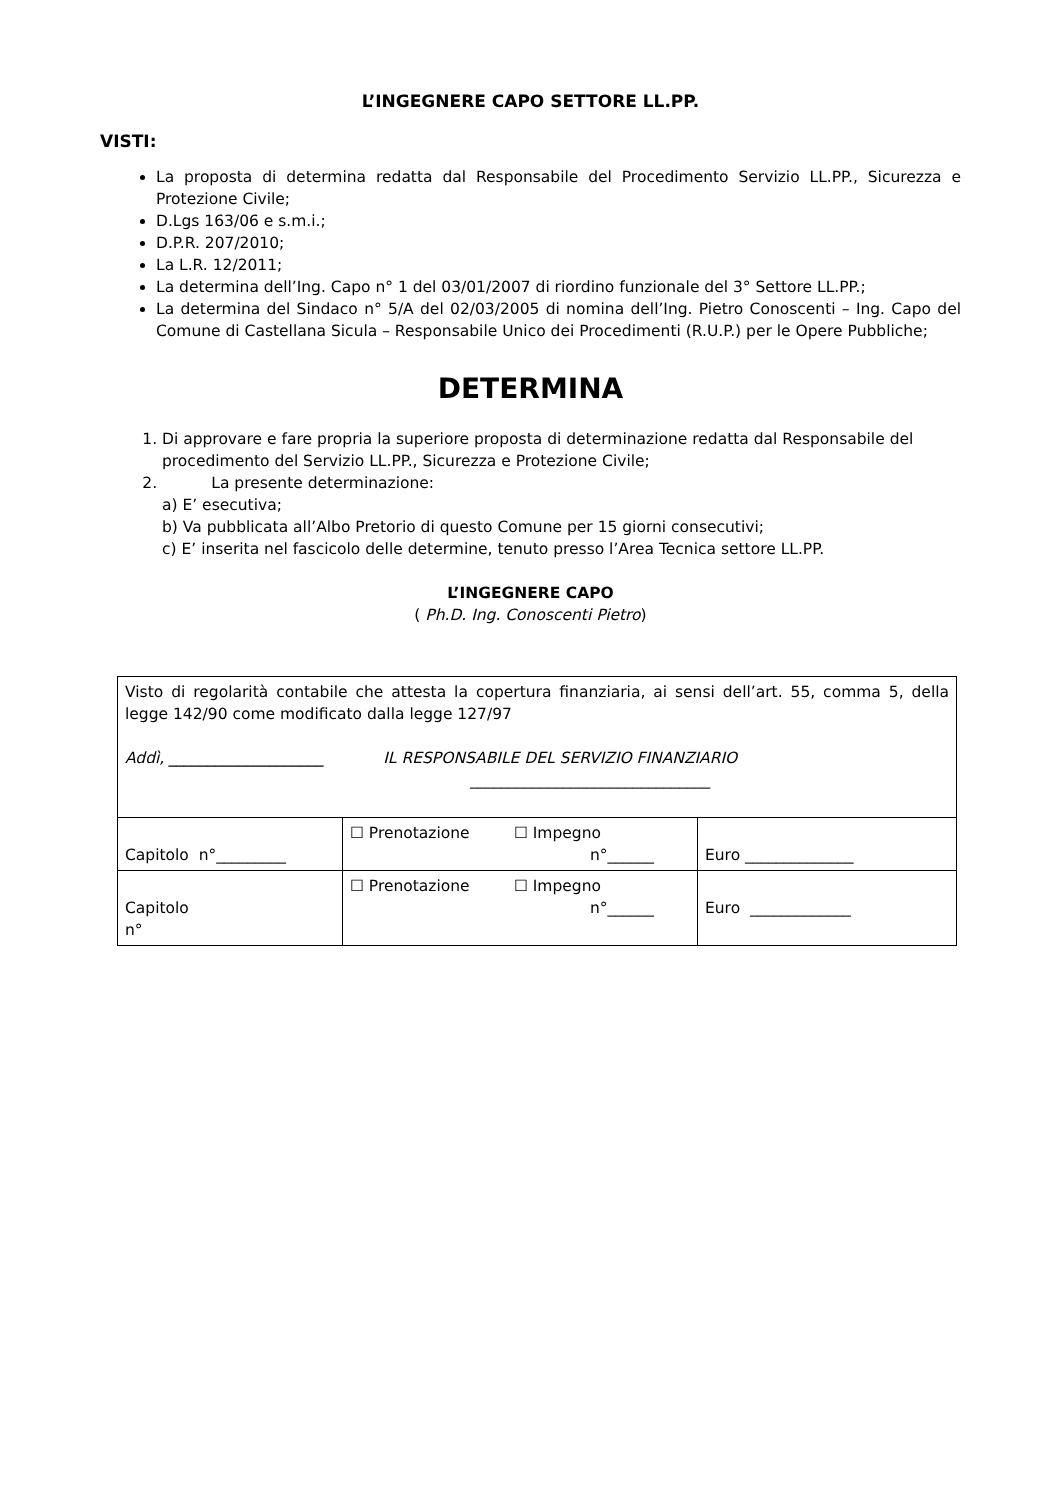L’INGEGNERE CAPO SETTORE LL.PP.
VISTI:
La proposta di determina redatta dal Responsabile del Procedimento Servizio LL.PP., Sicurezza e Protezione Civile;
D.Lgs 163/06 e s.m.i.;
D.P.R. 207/2010;
La L.R. 12/2011;
La determina dell’Ing. Capo n° 1 del 03/01/2007 di riordino funzionale del 3° Settore LL.PP.;
La determina del Sindaco n° 5/A del 02/03/2005 di nomina dell’Ing. Pietro Conoscenti – Ing. Capo del Comune di Castellana Sicula – Responsabile Unico dei Procedimenti (R.U.P.) per le Opere Pubbliche;
DETERMINA
1. Di approvare e fare propria la superiore proposta di determinazione redatta dal Responsabile del procedimento del Servizio LL.PP., Sicurezza e Protezione Civile;
2. La presente determinazione:
a) E’ esecutiva;
b) Va pubblicata all’Albo Pretorio di questo Comune per 15 giorni consecutivi;
c) E’ inserita nel fascicolo delle determine, tenuto presso l’Area Tecnica settore LL.PP.
L’INGEGNERE CAPO
( Ph.D. Ing. Conoscenti Pietro)
| Visto di regolarità contabile che attesta la copertura finanziaria, ai sensi dell’art. 55, comma 5, della legge 142/90 come modificato dalla legge 127/97 Addì, ____________________ IL RESPONSABILE DEL SERVIZIO FINANZIARIO _______________________________ | | |
| Capitolo n°_________ | ☐ Prenotazione ☐ Impegno n°______ | Euro ______________ |
| Capitolo n° | ☐ Prenotazione ☐ Impegno n°______ | Euro _____________ |